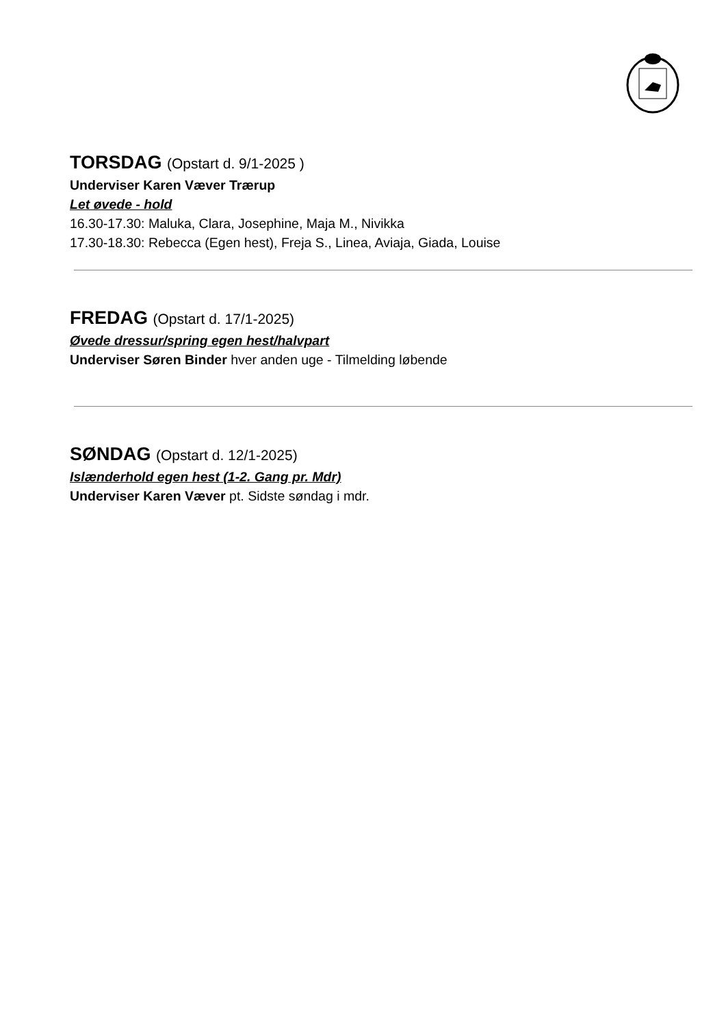TORSDAG (Opstart d. 9/1-2025 )
Underviser Karen Væver Trærup
Let øvede - hold
16.30-17.30: Maluka, Clara, Josephine, Maja M., Nivikka
17.30-18.30: Rebecca (Egen hest), Freja S., Linea, Aviaja, Giada, Louise
FREDAG (Opstart d. 17/1-2025)
Øvede dressur/spring egen hest/halvpart
Underviser Søren Binder hver anden uge - Tilmelding løbende
SØNDAG (Opstart d. 12/1-2025)
Islænderhold egen hest (1-2. Gang pr. Mdr)
Underviser Karen Væver pt. Sidste søndag i mdr.